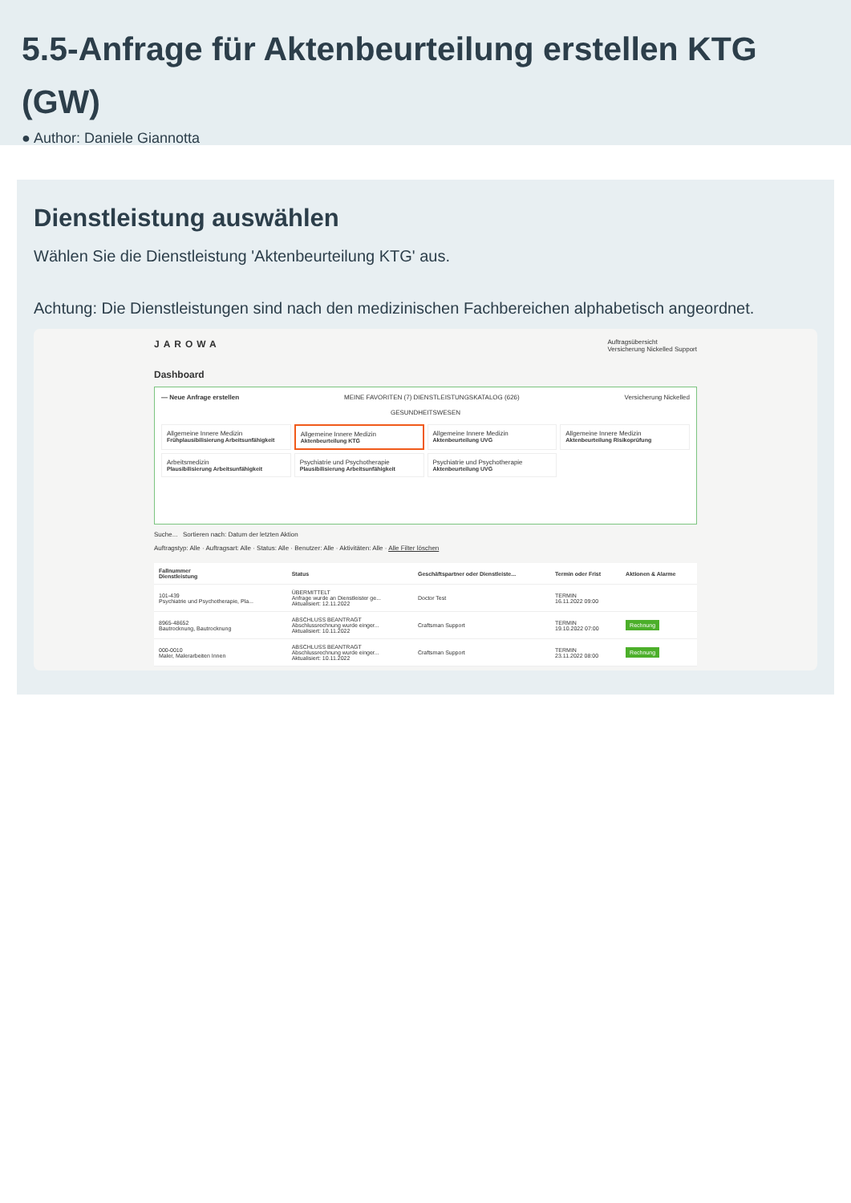5.5-Anfrage für Aktenbeurteilung erstellen KTG (GW)
● Author: Daniele Giannotta
Dienstleistung auswählen
Wählen Sie die Dienstleistung 'Aktenbeurteilung KTG' aus.
Achtung: Die Dienstleistungen sind nach den medizinischen Fachbereichen alphabetisch angeordnet.
JAROWA Auftragsübersicht
Versicherung Nickelled Support
Dashboard
— Neue Anfrage erstellen MEINE FAVORITEN (7) DIENSTLEISTUNGSKATALOG (626) Versicherung Nickelled
GESUNDHEITSWESEN
Allgemeine Innere Medizin
Frühplausibilisierung Arbeitsunfähigkeit
Allgemeine Innere Medizin
Aktenbeurteilung KTG
Allgemeine Innere Medizin
Aktenbeurteilung UVG
Allgemeine Innere Medizin
Aktenbeurteilung Risikoprüfung
Arbeitsmedizin
Plausibilisierung Arbeitsunfähigkeit
Psychiatrie und Psychotherapie
Plausibilisierung Arbeitsunfähigkeit
Psychiatrie und Psychotherapie
Aktenbeurteilung UVG
Suche... Sortieren nach: Datum der letzten Aktion
Auftragstyp: Alle · Auftragsart: Alle · Status: Alle · Benutzer: Alle · Aktivitäten: Alle · Alle Filter löschen
| Fallnummer Dienstleistung | Status | Geschäftspartner oder Dienstleiste... | Termin oder Frist | Aktionen & Alarme |
| --- | --- | --- | --- | --- |
| 101-439 Psychiatrie und Psychotherapie, Pla... | ÜBERMITTELT Anfrage wurde an Dienstleister ge... Aktualisiert: 12.11.2022 | Doctor Test | TERMIN 16.11.2022 09:00 | |
| 8965-48652 Bautrocknung, Bautrocknung | ABSCHLUSS BEANTRAGT Abschlussrechnung wurde einger... Aktualisiert: 10.11.2022 | Craftsman Support | TERMIN 19.10.2022 07:00 | Rechnung |
| 000-0010 Maler, Malerarbeiten Innen | ABSCHLUSS BEANTRAGT Abschlussrechnung wurde einger... Aktualisiert: 10.11.2022 | Craftsman Support | TERMIN 23.11.2022 08:00 | Rechnung |